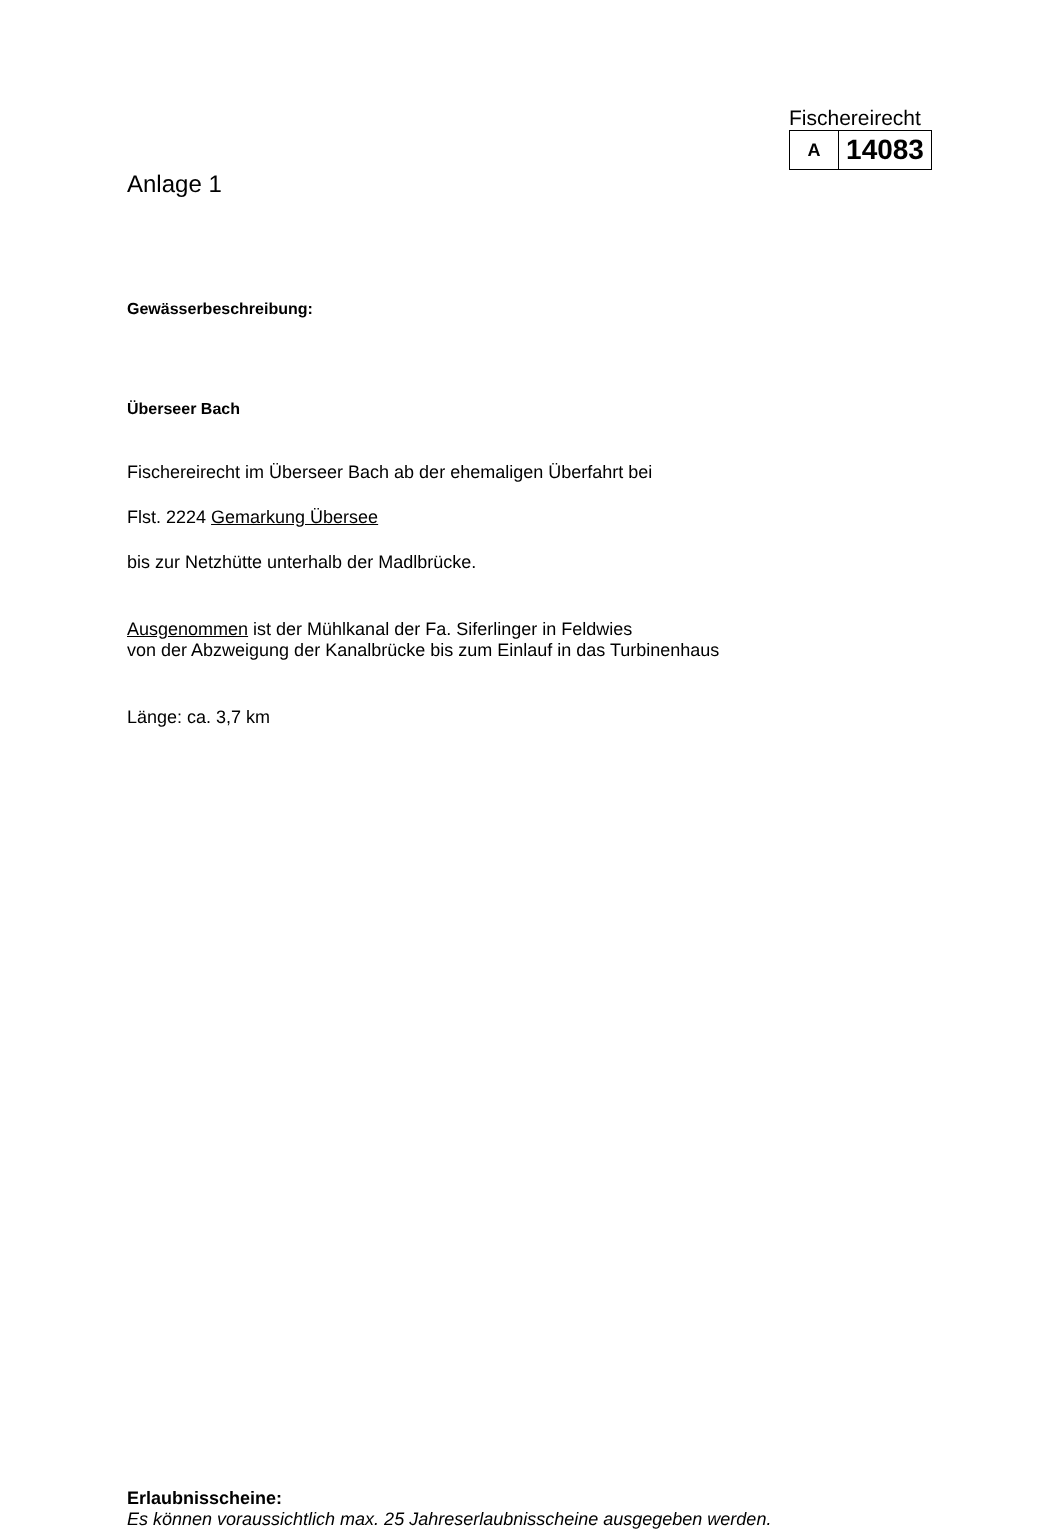Fischereirecht
| A | 14083 |
Anlage 1
Gewässerbeschreibung:
Überseer Bach
Fischereirecht im Überseer Bach ab der ehemaligen Überfahrt bei
Flst. 2224 Gemarkung Übersee
bis zur Netzhütte unterhalb der Madlbrücke.
Ausgenommen ist der Mühlkanal der Fa. Siferlinger in Feldwies
von der Abzweigung der Kanalbrücke bis zum Einlauf in das Turbinenhaus
Länge: ca. 3,7 km
Erlaubnisscheine:
Es können voraussichtlich max. 25 Jahreserlaubnisscheine ausgegeben werden.